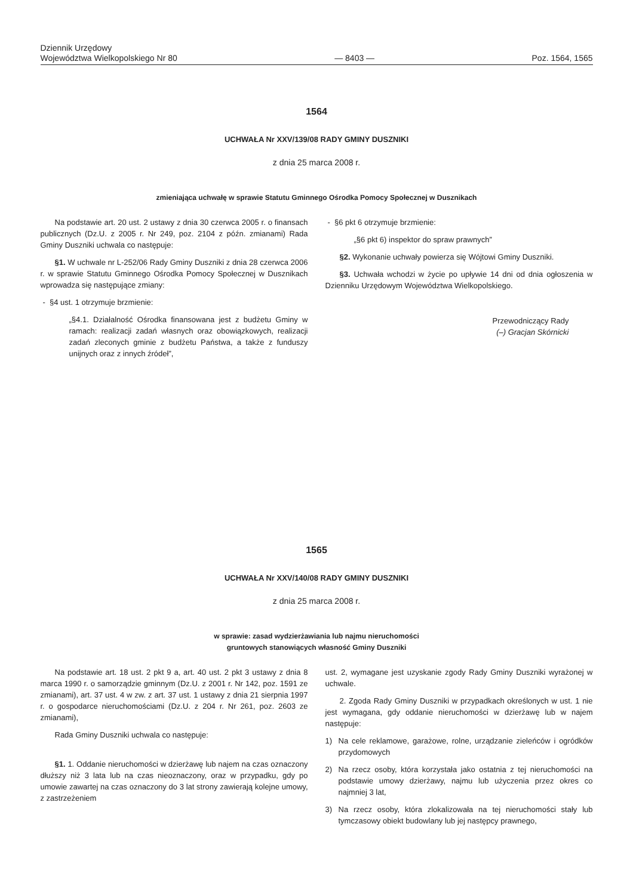Dziennik Urzędowy
Województwa Wielkopolskiego Nr 80
— 8403 —
Poz. 1564, 1565
1564
UCHWAŁA Nr XXV/139/08 RADY GMINY DUSZNIKI
z dnia 25 marca 2008 r.
zmieniająca uchwałę w sprawie Statutu Gminnego Ośrodka Pomocy Społecznej w Dusznikach
Na podstawie art. 20 ust. 2 ustawy z dnia 30 czerwca 2005 r. o finansach publicznych (Dz.U. z 2005 r. Nr 249, poz. 2104 z późn. zmianami) Rada Gminy Duszniki uchwala co następuje:
§1. W uchwale nr L-252/06 Rady Gminy Duszniki z dnia 28 czerwca 2006 r. w sprawie Statutu Gminnego Ośrodka Pomocy Społecznej w Dusznikach wprowadza się następujące zmiany:
- §4 ust. 1 otrzymuje brzmienie:
„§4.1. Działalność Ośrodka finansowana jest z budżetu Gminy w ramach: realizacji zadań własnych oraz obowiązkowych, realizacji zadań zleconych gminie z budżetu Państwa, a także z funduszy unijnych oraz z innych źródeł”,
- §6 pkt 6 otrzymuje brzmienie:
„§6 pkt 6) inspektor do spraw prawnych”
§2. Wykonanie uchwały powierza się Wójtowi Gminy Duszniki.
§3. Uchwała wchodzi w życie po upływie 14 dni od dnia ogłoszenia w Dzienniku Urzędowym Województwa Wielkopolskiego.
Przewodniczący Rady
(–) Gracjan Skórnicki
1565
UCHWAŁA Nr XXV/140/08 RADY GMINY DUSZNIKI
z dnia 25 marca 2008 r.
w sprawie: zasad wydzierżawiania lub najmu nieruchomości
gruntowych stanowiących własność Gminy Duszniki
Na podstawie art. 18 ust. 2 pkt 9 a, art. 40 ust. 2 pkt 3 ustawy z dnia 8 marca 1990 r. o samorządzie gminnym (Dz.U. z 2001 r. Nr 142, poz. 1591 ze zmianami), art. 37 ust. 4 w zw. z art. 37 ust. 1 ustawy z dnia 21 sierpnia 1997 r. o gospodarce nieruchomościami (Dz.U. z 204 r. Nr 261, poz. 2603 ze zmianami),
Rada Gminy Duszniki uchwala co następuje:
§1. 1. Oddanie nieruchomości w dzierżawę lub najem na czas oznaczony dłuższy niż 3 lata lub na czas nieoznaczony, oraz w przypadku, gdy po umowie zawartej na czas oznaczony do 3 lat strony zawierają kolejne umowy, z zastrzeżeniem
ust. 2, wymagane jest uzyskanie zgody Rady Gminy Duszniki wyrażonej w uchwale.
2. Zgoda Rady Gminy Duszniki w przypadkach określonych w ust. 1 nie jest wymagana, gdy oddanie nieruchomości w dzierżawę lub w najem następuje:
1) Na cele reklamowe, garażowe, rolne, urządzanie zieleńców i ogródków przydomowych
2) Na rzecz osoby, która korzystała jako ostatnia z tej nieruchomości na podstawie umowy dzierżawy, najmu lub użyczenia przez okres co najmniej 3 lat,
3) Na rzecz osoby, która zlokalizowała na tej nieruchomości stały lub tymczasowy obiekt budowlany lub jej następcy prawnego,